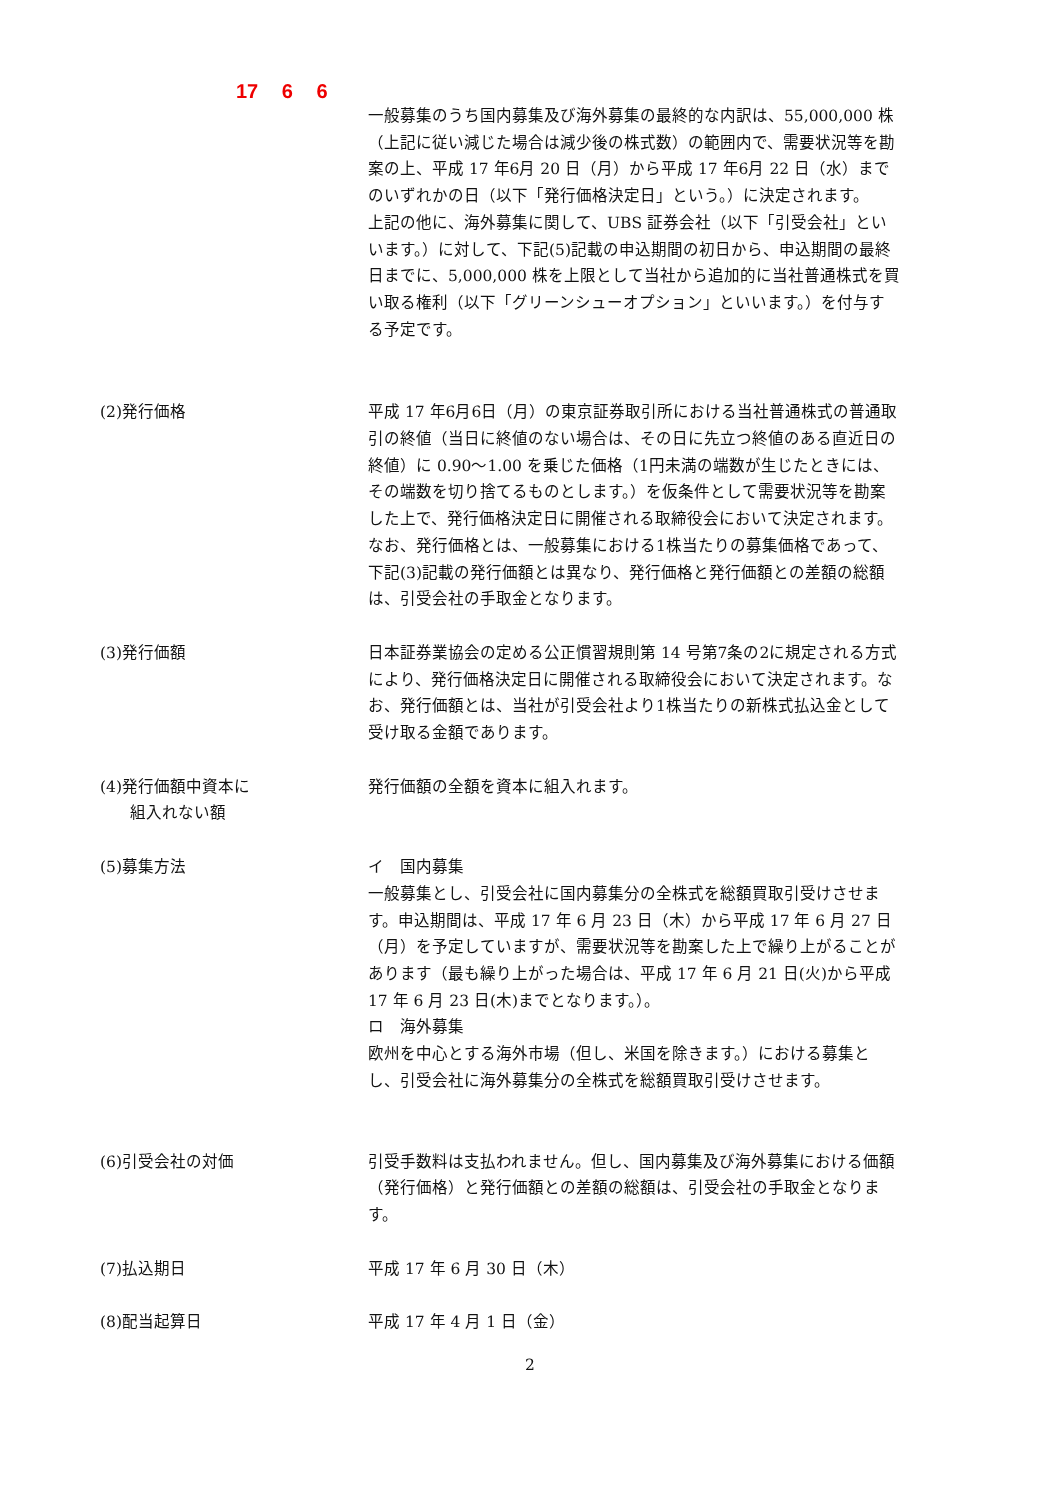17 6 6
一般募集のうち国内募集及び海外募集の最終的な内訳は、55,000,000 株（上記に従い減じた場合は減少後の株式数）の範囲内で、需要状況等を勘案の上、平成 17 年6月 20 日（月）から平成 17 年6月 22 日（水）までのいずれかの日（以下「発行価格決定日」という。）に決定されます。
上記の他に、海外募集に関して、UBS 証券会社（以下「引受会社」といいます。）に対して、下記(5)記載の申込期間の初日から、申込期間の最終日までに、5,000,000 株を上限として当社から追加的に当社普通株式を買い取る権利（以下「グリーンシューオプション」といいます。）を付与する予定です。
(2)発行価格 平成 17 年6月6日（月）の東京証券取引所における当社普通株式の普通取引の終値（当日に終値のない場合は、その日に先立つ終値のある直近日の終値）に 0.90～1.00 を乗じた価格（1円未満の端数が生じたときには、その端数を切り捨てるものとします。）を仮条件として需要状況等を勘案した上で、発行価格決定日に開催される取締役会において決定されます。なお、発行価格とは、一般募集における1株当たりの募集価格であって、下記(3)記載の発行価額とは異なり、発行価格と発行価額との差額の総額は、引受会社の手取金となります。
(3)発行価額 日本証券業協会の定める公正慣習規則第 14 号第7条の2に規定される方式により、発行価格決定日に開催される取締役会において決定されます。なお、発行価額とは、当社が引受会社より1株当たりの新株式払込金として受け取る金額であります。
(4)発行価額中資本に
組入れない額
発行価額の全額を資本に組入れます。
(5)募集方法 イ　国内募集
一般募集とし、引受会社に国内募集分の全株式を総額買取引受けさせます。申込期間は、平成 17 年 6 月 23 日（木）から平成 17 年 6 月 27 日（月）を予定していますが、需要状況等を勘案した上で繰り上がることがあります（最も繰り上がった場合は、平成 17 年 6 月 21 日(火)から平成 17 年 6 月 23 日(木)までとなります。）。
ロ　海外募集
欧州を中心とする海外市場（但し、米国を除きます。）における募集とし、引受会社に海外募集分の全株式を総額買取引受けさせます。
(6)引受会社の対価 引受手数料は支払われません。但し、国内募集及び海外募集における価額（発行価格）と発行価額との差額の総額は、引受会社の手取金となります。
(7)払込期日 平成 17 年 6 月 30 日（木）
(8)配当起算日 平成 17 年 4 月 1 日（金）
2